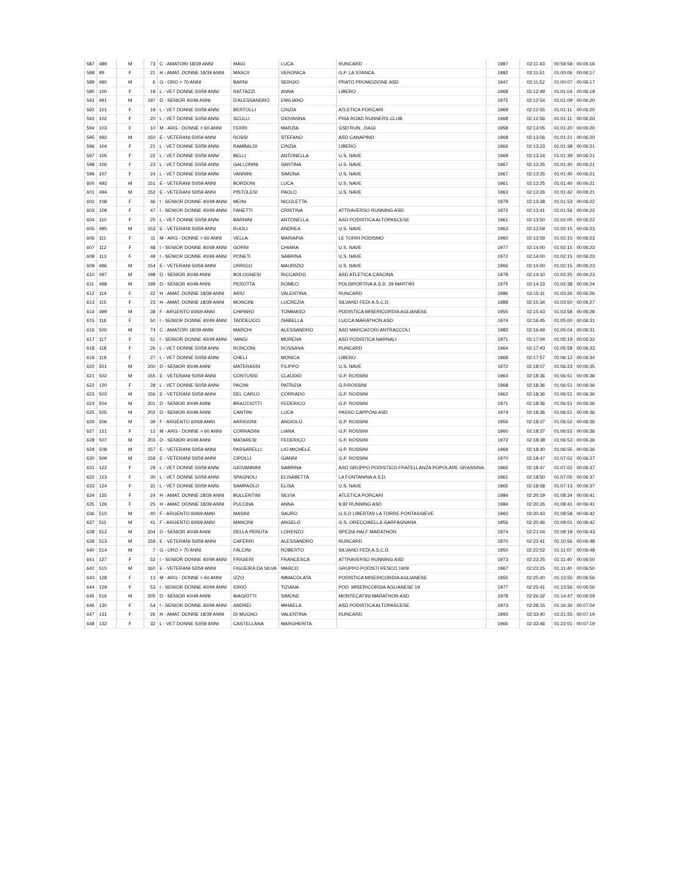| 587 | 489 | M | 73 | C - AMATORI 18/39 ANNI | MAGI | LUCA | RUNCARD | 1987 | 02:11:43 | 00:59:58 | 00:06:16 |
| 588 | 99 | F | 21 | H - AMAT. DONNE 18/39 ANNI | MASCII | VERONICA | G.P. LA STANCA | 1982 | 02:11:51 | 01:00:06 | 00:06:17 |
| 589 | 490 | M | 6 | G - ORO > 70 ANNI | BARNI | SERGIO | PRATO PROMOZIONE ASD | 1947 | 02:11:52 | 01:00:07 | 00:06:17 |
| 590 | 100 | F | 18 | L - VET DONNE 50/59 ANNI | RATTAZZI | ANNA | LIBERO | 1968 | 02:12:49 | 01:01:04 | 00:06:19 |
| 591 | 491 | M | 197 | D - SENIOR 40/49 ANNI | D'ALESSANDRO | EMILIANO | | 1975 | 02:12:54 | 01:01:09 | 00:06:20 |
| 592 | 101 | F | 19 | L - VET DONNE 50/59 ANNI | BERTOLLI | CINZIA | ATLETICA PORCARI | 1969 | 02:12:55 | 01:01:11 | 00:06:20 |
| 593 | 102 | F | 20 | L - VET DONNE 50/59 ANNI | SCULLI | GIOVANNA | PISA ROAD RUNNERS CLUB | 1968 | 02:12:56 | 01:01:11 | 00:06:20 |
| 594 | 103 | F | 10 | M - ARG - DONNE > 60 ANNI | FERRI | MARZIA | GSD RUN...DAGI | 1958 | 02:13:05 | 01:01:20 | 00:06:20 |
| 595 | 492 | M | 150 | E - VETERANI 50/59 ANNI | ROSSI | STEFANO | ASD CANAPINO | 1968 | 02:13:06 | 01:01:21 | 00:06:20 |
| 596 | 104 | F | 21 | L - VET DONNE 50/59 ANNI | RAMBALDI | CINZIA | LIBERO | 1966 | 02:13:23 | 01:01:38 | 00:06:21 |
| 597 | 105 | F | 22 | L - VET DONNE 50/59 ANNI | BELLI | ANTONELLA | U.S. NAVE | 1969 | 02:13:24 | 01:01:39 | 00:06:21 |
| 598 | 106 | F | 23 | L - VET DONNE 50/59 ANNI | GALLORINI | SANTINA | U.S. NAVE | 1967 | 02:13:25 | 01:01:40 | 00:06:21 |
| 599 | 107 | F | 24 | L - VET DONNE 50/59 ANNI | VANNINI | SIMONA | U.S. NAVE | 1967 | 02:13:25 | 01:01:40 | 00:06:21 |
| 600 | 493 | M | 151 | E - VETERANI 50/59 ANNI | BORDONI | LUCA | U.S. NAVE | 1961 | 02:13:25 | 01:01:40 | 00:06:21 |
| 601 | 494 | M | 152 | E - VETERANI 50/59 ANNI | PISTOLESI | PAOLO | U.S. NAVE | 1963 | 02:13:26 | 01:01:42 | 00:06:21 |
| 602 | 108 | F | 46 | I - SENIOR DONNE 40/49 ANNI | MEINI | NICOLETTA | | 1979 | 02:13:38 | 01:01:53 | 00:06:22 |
| 603 | 109 | F | 47 | I - SENIOR DONNE 40/49 ANNI | FANETTI | CRISTINA | ATTRAVERSO RUNNING ASD | 1972 | 02:13:41 | 01:01:56 | 00:06:22 |
| 604 | 110 | F | 25 | L - VET DONNE 50/59 ANNI | BARNINI | ANTONELLA | ASD PODISTICA ALTOPASCESE | 1961 | 02:13:50 | 01:02:05 | 00:06:22 |
| 605 | 495 | M | 153 | E - VETERANI 50/59 ANNI | RUOLI | ANDREA | U.S. NAVE | 1963 | 02:13:59 | 01:02:15 | 00:06:23 |
| 606 | 111 | F | 11 | M - ARG - DONNE > 60 ANNI | VELLA | MARIAPIA | LE TORRI PODISMO | 1960 | 02:13:59 | 01:02:15 | 00:06:23 |
| 607 | 112 | F | 48 | I - SENIOR DONNE 40/49 ANNI | GORNI | CHIARA | U.S. NAVE | 1977 | 02:14:00 | 01:02:15 | 00:06:23 |
| 608 | 113 | F | 49 | I - SENIOR DONNE 40/49 ANNI | PONETI | SABRINA | U.S. NAVE | 1972 | 02:14:00 | 01:02:15 | 00:06:23 |
| 609 | 496 | M | 154 | E - VETERANI 50/59 ANNI | ORRIGO | MAURIZIO | U.S. NAVE | 1966 | 02:14:00 | 01:02:15 | 00:06:23 |
| 610 | 497 | M | 198 | D - SENIOR 40/49 ANNI | BOLOGNESI | RICCARDO | ASD ATLETICA CASCINA | 1978 | 02:14:10 | 01:02:25 | 00:06:23 |
| 611 | 498 | M | 199 | D - SENIOR 40/49 ANNI | PEROTTA | ROMEO | POLISPORTIVA A.S.D. 29 MARTIRI | 1975 | 02:14:23 | 01:02:38 | 00:06:24 |
| 612 | 114 | F | 22 | H - AMAT. DONNE 18/39 ANNI | ARIU | VALENTINA | RUNCARD | 1986 | 02:15:11 | 01:03:26 | 00:06:26 |
| 613 | 115 | F | 23 | H - AMAT. DONNE 18/39 ANNI | MONCINI | LUCREZIA | SILVANO FEDI A.S.C.D. | 1988 | 02:15:34 | 01:03:50 | 00:06:27 |
| 614 | 499 | M | 38 | F - ARGENTO 60/69 ANNI | CHIPARO | TOMMASO | PODISTICA MISERICORDIA AGLIANESE | 1955 | 02:15:43 | 01:03:58 | 00:06:28 |
| 615 | 116 | F | 50 | I - SENIOR DONNE 40/49 ANNI | TADDEUCCI | ISABELLA | LUCCA MARATHON ASD | 1974 | 02:16:45 | 01:05:00 | 00:06:31 |
| 616 | 500 | M | 74 | C - AMATORI 18/39 ANNI | MARCHI | ALESSANDRO | ASD MARCIATORI ANTRACCOLI | 1983 | 02:16:49 | 01:05:04 | 00:06:31 |
| 617 | 117 | F | 51 | I - SENIOR DONNE 40/49 ANNI | VANGI | MORENA | ASD PODISTICA NARNALI | 1971 | 02:17:04 | 01:05:19 | 00:06:32 |
| 618 | 118 | F | 26 | L - VET DONNE 50/59 ANNI | RONCONI | ROSSANA | RUNCARD | 1964 | 02:17:43 | 01:05:58 | 00:06:33 |
| 619 | 119 | F | 27 | L - VET DONNE 50/59 ANNI | CHELI | MONICA | LIBERO | 1968 | 02:17:57 | 01:06:12 | 00:06:34 |
| 620 | 501 | M | 200 | D - SENIOR 40/49 ANNI | MATERASSI | FILIPPO | U.S. NAVE | 1972 | 02:18:07 | 01:06:23 | 00:06:35 |
| 621 | 502 | M | 155 | E - VETERANI 50/59 ANNI | CONTUSSI | CLAUDIO | G.P. ROSSINI | 1964 | 02:18:36 | 01:06:51 | 00:06:36 |
| 622 | 120 | F | 28 | L - VET DONNE 50/59 ANNI | PACINI | PATRIZIA | G.P.ROSSINI | 1968 | 02:18:36 | 01:06:51 | 00:06:36 |
| 623 | 503 | M | 156 | E - VETERANI 50/59 ANNI | DEL CARLO | CORRADO | G.P. ROSSINI | 1962 | 02:18:36 | 01:06:51 | 00:06:36 |
| 624 | 504 | M | 201 | D - SENIOR 40/49 ANNI | BRACCIOTTI | FEDERICO | G.P. ROSSINI | 1971 | 02:18:36 | 01:06:51 | 00:06:36 |
| 625 | 505 | M | 202 | D - SENIOR 40/49 ANNI | CANTINI | LUCA | PASSO CAPPONI ASD | 1974 | 02:18:36 | 01:06:51 | 00:06:36 |
| 626 | 506 | M | 39 | F - ARGENTO 60/69 ANNI | ARRIGONI | ANGIOLO | G.P. ROSSINI | 1956 | 02:18:37 | 01:06:52 | 00:06:36 |
| 627 | 121 | F | 12 | M - ARG - DONNE > 60 ANNI | CORRADINI | LIANA | G.P. ROSSINI | 1960 | 02:18:37 | 01:06:52 | 00:06:36 |
| 628 | 507 | M | 203 | D - SENIOR 40/49 ANNI | MATARESI | FEDERICO | G.P. ROSSINI | 1972 | 02:18:38 | 01:06:53 | 00:06:36 |
| 629 | 508 | M | 157 | E - VETERANI 50/59 ANNI | PASSARELLI | LIO MICHELE | G.P. ROSSINI | 1969 | 02:18:40 | 01:06:55 | 00:06:36 |
| 630 | 509 | M | 158 | E - VETERANI 50/59 ANNI | CIPOLLI | GIANNI | G.P. ROSSINI | 1970 | 02:18:47 | 01:07:02 | 00:06:37 |
| 631 | 122 | F | 29 | L - VET DONNE 50/59 ANNI | GIOVANNINI | SABRINA | ASD GRUPPO PODISTICO FRATELLANZA POPOLARE GRASSINA | 1966 | 02:18:47 | 01:07:02 | 00:06:37 |
| 632 | 123 | F | 30 | L - VET DONNE 50/59 ANNI | SPAGNOLI | ELISABETTA | LA FONTANINA A.S.D. | 1961 | 02:18:50 | 01:07:05 | 00:06:37 |
| 633 | 124 | F | 31 | L - VET DONNE 50/59 ANNI | SAMPAOLO | ELISA | U.S. NAVE | 1965 | 02:18:58 | 01:07:13 | 00:06:37 |
| 634 | 125 | F | 24 | H - AMAT. DONNE 18/39 ANNI | BULLENTINI | SILVIA | ATLETICA PORCARI | 1984 | 02:20:19 | 01:08:34 | 00:06:41 |
| 635 | 126 | F | 25 | H - AMAT. DONNE 18/39 ANNI | PULCINA | ANNA | 9,92 RUNNING ASD | 1984 | 02:20:26 | 01:08:41 | 00:06:41 |
| 636 | 510 | M | 40 | F - ARGENTO 60/69 ANNI | MASINI | SAURO | G.S.D LIBERTAS LA TORRE PONTASSIEVE | 1960 | 02:20:43 | 01:08:58 | 00:06:42 |
| 637 | 511 | M | 41 | F - ARGENTO 60/69 ANNI | MANCINI | ANGELO | G.S. ORECCHIELLA GARFAGNANA | 1956 | 02:20:46 | 01:09:01 | 00:06:42 |
| 638 | 512 | M | 204 | D - SENIOR 40/49 ANNI | DELLA PERUTA | LORENZO | SPEZIA HALF MARATHON | 1974 | 02:21:04 | 01:09:19 | 00:06:43 |
| 639 | 513 | M | 159 | E - VETERANI 50/59 ANNI | CAFERRI | ALESSANDRO | RUNCARD | 1970 | 02:22:41 | 01:10:56 | 00:06:48 |
| 640 | 514 | M | 7 | G - ORO > 70 ANNI | FALCINI | ROBERTO | SILVANO FEDI A.S.C.D. | 1950 | 02:22:52 | 01:11:07 | 00:06:48 |
| 641 | 127 | F | 52 | I - SENIOR DONNE 40/49 ANNI | FRIGIERI | FRANCESCA | ATTRAVERSO RUNNING ASD | 1973 | 02:23:25 | 01:11:40 | 00:06:50 |
| 642 | 515 | M | 160 | E - VETERANI 50/59 ANNI | FIGUEIRA DA SILVA | MARCO | GRUPPO PODISTI RESCO 1909 | 1967 | 02:23:25 | 01:11:40 | 00:06:50 |
| 643 | 128 | F | 13 | M - ARG - DONNE > 60 ANNI | IZZO | IMMACOLATA | PODISTICA MISERICORDIA AGLIANESE | 1955 | 02:25:40 | 01:13:55 | 00:06:56 |
| 644 | 129 | F | 53 | I - SENIOR DONNE 40/49 ANNI | IORIO | TIZIANA | POD. MISERICORDIA AGLIANESE 19 | 1977 | 02:25:41 | 01:13:56 | 00:06:56 |
| 645 | 516 | M | 205 | D - SENIOR 40/49 ANNI | BIAGIOTTI | SIMONE | MONTECATINI MARATHON ASD | 1978 | 02:26:32 | 01:14:47 | 00:06:59 |
| 646 | 130 | F | 54 | I - SENIOR DONNE 40/49 ANNI | ANDREI | MIHAELA | ASD PODISTICA ALTOPASCESE | 1973 | 02:28:15 | 01:16:30 | 00:07:04 |
| 647 | 131 | F | 26 | H - AMAT. DONNE 18/39 ANNI | DI MUGNO | VALENTINA | RUNCARD | 1993 | 02:33:40 | 01:21:55 | 00:07:19 |
| 648 | 132 | F | 32 | L - VET DONNE 50/59 ANNI | CASTELLANA | MARGHERITA | | 1966 | 02:33:46 | 01:22:01 | 00:07:19 |